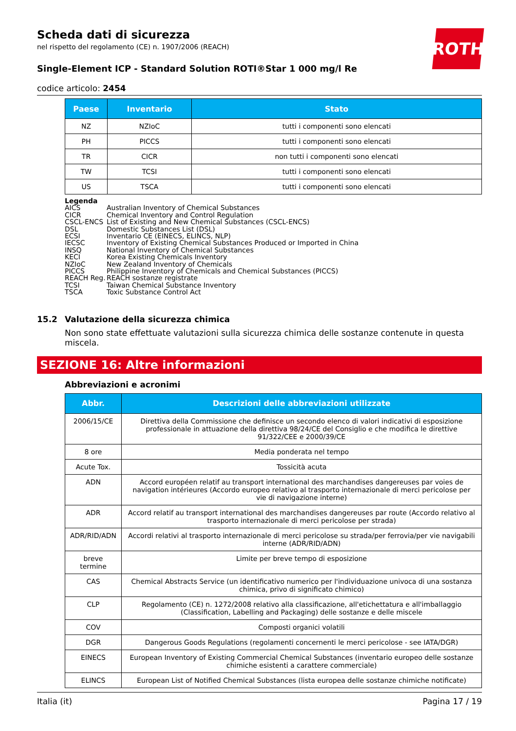ROTH
Scheda dati di sicurezza
nel rispetto del regolamento (CE) n. 1907/2006 (REACH)
Single-Element ICP - Standard Solution ROTI®Star 1 000 mg/l Re
codice articolo: 2454
| Paese | Inventario | Stato |
| --- | --- | --- |
| NZ | NZIoC | tutti i componenti sono elencati |
| PH | PICCS | tutti i componenti sono elencati |
| TR | CICR | non tutti i componenti sono elencati |
| TW | TCSI | tutti i componenti sono elencati |
| US | TSCA | tutti i componenti sono elencati |
Legenda
AICS Australian Inventory of Chemical Substances
CICR Chemical Inventory and Control Regulation
CSCL-ENCS List of Existing and New Chemical Substances (CSCL-ENCS)
DSL Domestic Substances List (DSL)
ECSI Inventario CE (EINECS, ELINCS, NLP)
IECSC Inventory of Existing Chemical Substances Produced or Imported in China
INSQ National Inventory of Chemical Substances
KECI Korea Existing Chemicals Inventory
NZIoC New Zealand Inventory of Chemicals
PICCS Philippine Inventory of Chemicals and Chemical Substances (PICCS)
REACH Reg. REACH sostanze registrate
TCSI Taiwan Chemical Substance Inventory
TSCA Toxic Substance Control Act
15.2 Valutazione della sicurezza chimica
Non sono state effettuate valutazioni sulla sicurezza chimica delle sostanze contenute in questa miscela.
SEZIONE 16: Altre informazioni
Abbreviazioni e acronimi
| Abbr. | Descrizioni delle abbreviazioni utilizzate |
| --- | --- |
| 2006/15/CE | Direttiva della Commissione che definisce un secondo elenco di valori indicativi di esposizione professionale in attuazione della direttiva 98/24/CE del Consiglio e che modifica le direttive 91/322/CEE e 2000/39/CE |
| 8 ore | Media ponderata nel tempo |
| Acute Tox. | Tossicità acuta |
| ADN | Accord européen relatif au transport international des marchandises dangereuses par voies de navigation intérieures (Accordo europeo relativo al trasporto internazionale di merci pericolose per vie di navigazione interne) |
| ADR | Accord relatif au transport international des marchandises dangereuses par route (Accordo relativo al trasporto internazionale di merci pericolose per strada) |
| ADR/RID/ADN | Accordi relativi al trasporto internazionale di merci pericolose su strada/per ferrovia/per vie navigabili interne (ADR/RID/ADN) |
| breve termine | Limite per breve tempo di esposizione |
| CAS | Chemical Abstracts Service (un identificativo numerico per l'individuazione univoca di una sostanza chimica, privo di significato chimico) |
| CLP | Regolamento (CE) n. 1272/2008 relativo alla classificazione, all'etichettatura e all'imballaggio (Classification, Labelling and Packaging) delle sostanze e delle miscele |
| COV | Composti organici volatili |
| DGR | Dangerous Goods Regulations (regolamenti concernenti le merci pericolose - see IATA/DGR) |
| EINECS | European Inventory of Existing Commercial Chemical Substances (inventario europeo delle sostanze chimiche esistenti a carattere commerciale) |
| ELINCS | European List of Notified Chemical Substances (lista europea delle sostanze chimiche notificate) |
Italia (it) Pagina 17 / 19